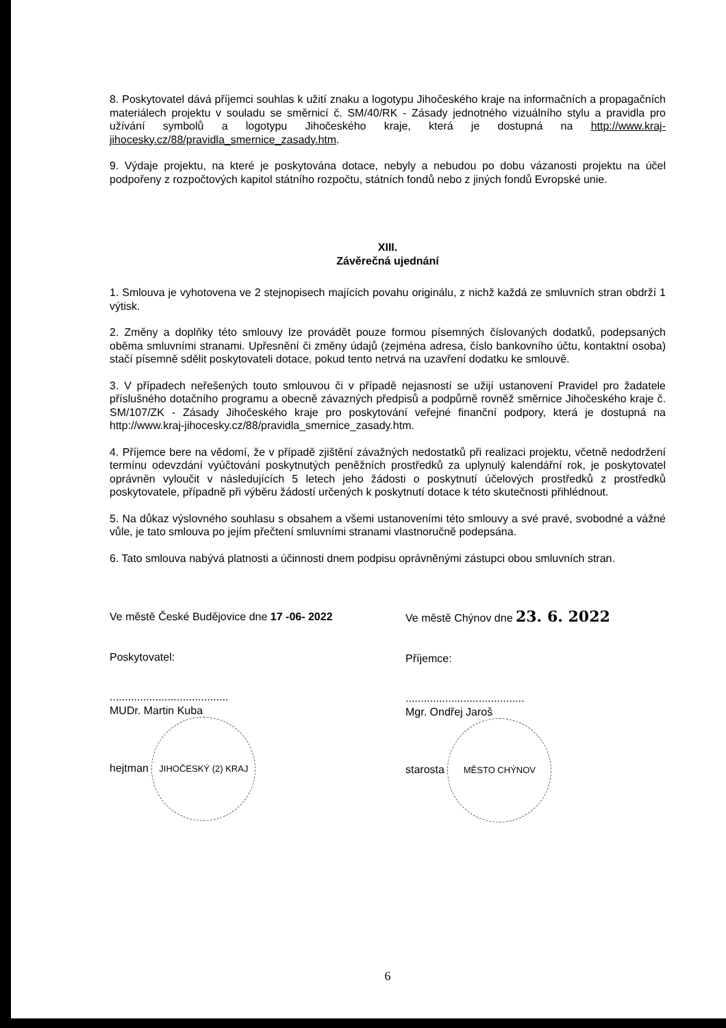8. Poskytovatel dává příjemci souhlas k užití znaku a logotypu Jihočeského kraje na informačních a propagačních materiálech projektu v souladu se směrnicí č. SM/40/RK - Zásady jednotného vizuálního stylu a pravidla pro užívání symbolů a logotypu Jihočeského kraje, která je dostupná na http://www.kraj-jihocesky.cz/88/pravidla_smernice_zasady.htm.
9. Výdaje projektu, na které je poskytována dotace, nebyly a nebudou po dobu vázanosti projektu na účel podpořeny z rozpočtových kapitol státního rozpočtu, státních fondů nebo z jiných fondů Evropské unie.
XIII.
Závěrečná ujednání
1. Smlouva je vyhotovena ve 2 stejnopisech majících povahu originálu, z nichž každá ze smluvních stran obdrží 1 výtisk.
2. Změny a doplňky této smlouvy lze provádět pouze formou písemných číslovaných dodatků, podepsaných oběma smluvními stranami. Upřesnění či změny údajů (zejména adresa, číslo bankovního účtu, kontaktní osoba) stačí písemně sdělit poskytovateli dotace, pokud tento netrvá na uzavření dodatku ke smlouvě.
3. V případech neřešených touto smlouvou či v případě nejasností se užijí ustanovení Pravidel pro žadatele příslušného dotačního programu a obecně závazných předpisů a podpůrně rovněž směrnice Jihočeského kraje č. SM/107/ZK - Zásady Jihočeského kraje pro poskytování veřejné finanční podpory, která je dostupná na http://www.kraj-jihocesky.cz/88/pravidla_smernice_zasady.htm.
4. Příjemce bere na vědomí, že v případě zjištění závažných nedostatků při realizaci projektu, včetně nedodržení termínu odevzdání vyúčtování poskytnutých peněžních prostředků za uplynulý kalendářní rok, je poskytovatel oprávněn vyloučit v následujících 5 letech jeho žádosti o poskytnutí účelových prostředků z prostředků poskytovatele, případně při výběru žádostí určených k poskytnutí dotace k této skutečnosti přihlédnout.
5. Na důkaz výslovného souhlasu s obsahem a všemi ustanoveními této smlouvy a své pravé, svobodné a vážné vůle, je tato smlouva po jejím přečtení smluvními stranami vlastnoručně podepsána.
6. Tato smlouva nabývá platnosti a účinnosti dnem podpisu oprávněnými zástupci obou smluvních stran.
Ve městě České Budějovice dne 17 -06- 2022
Poskytovatel:
.......................................
MUDr. Martin Kuba
hejtman JIHOČESKÝ (2) KRAJ
Ve městě Chýnov dne 23. 6. 2022
Příjemce:
.......................................
Mgr. Ondřej Jaroš
starosta MĚSTO CHÝNOV
6